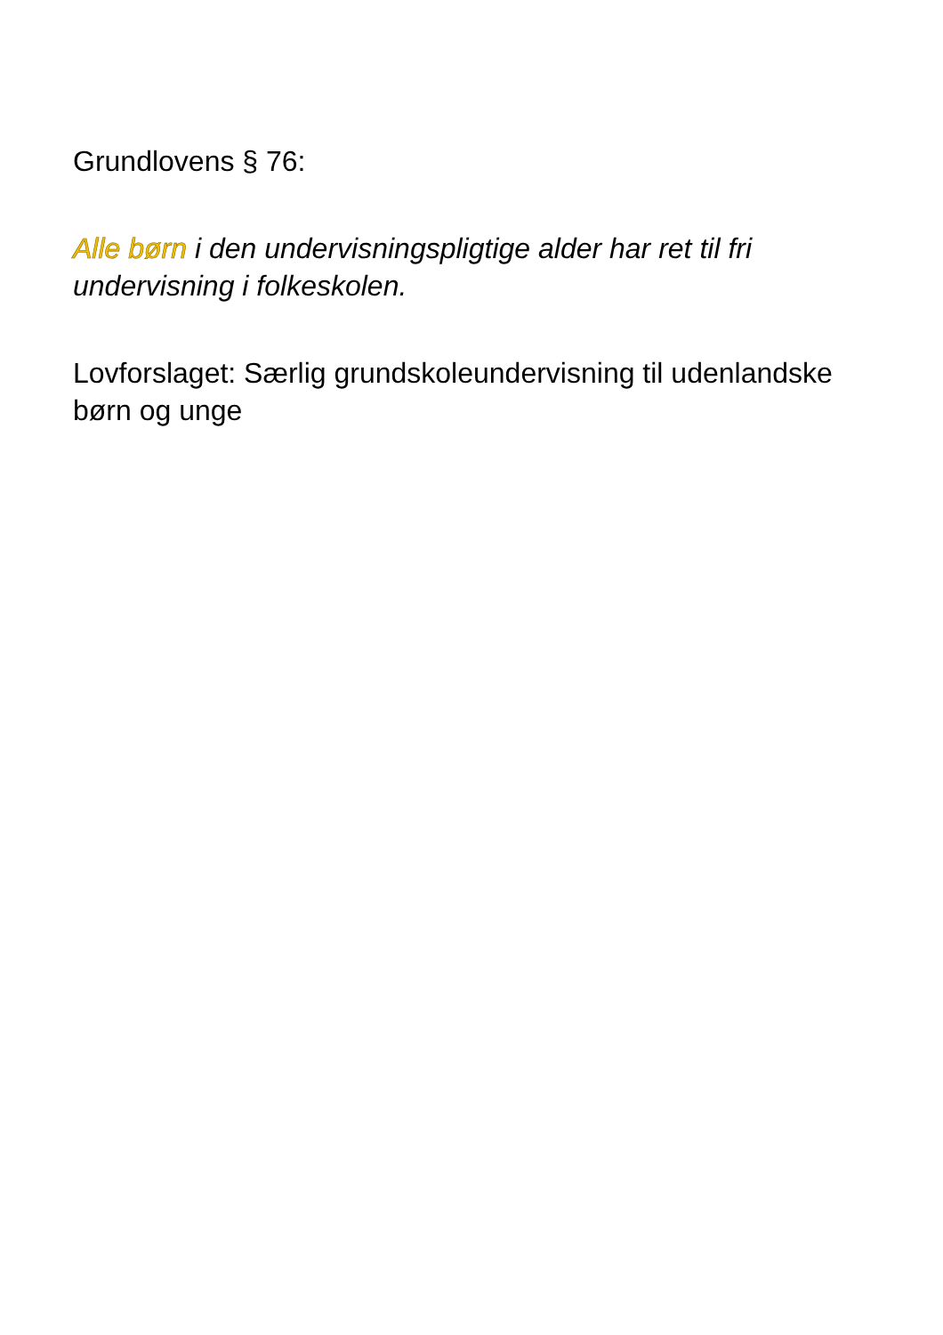Grundlovens § 76:
Alle børn i den undervisningspligtige alder har ret til fri undervisning i folkeskolen.
Lovforslaget: Særlig grundskoleundervisning til udenlandske børn og unge